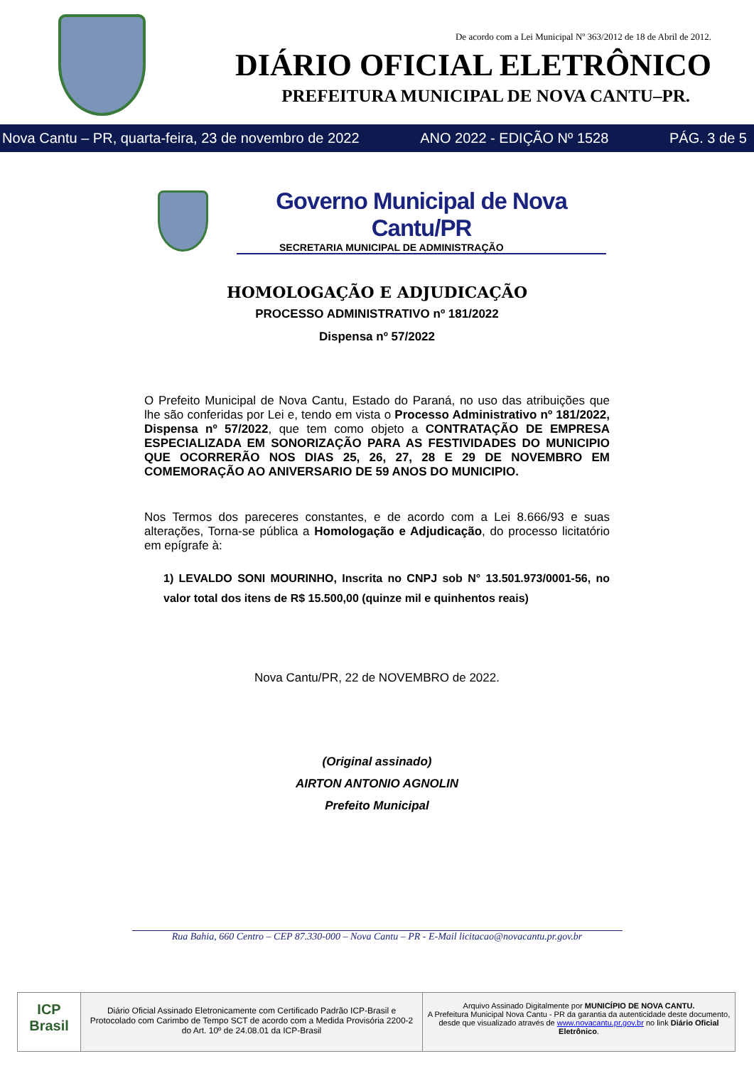De acordo com a Lei Municipal Nº 363/2012 de 18 de Abril de 2012.
DIÁRIO OFICIAL ELETRÔNICO
PREFEITURA MUNICIPAL DE NOVA CANTU–PR.
Nova Cantu – PR, quarta-feira, 23 de novembro de 2022 ANO 2022 - EDIÇÃO Nº 1528 PÁG. 3 de 5
Governo Municipal de Nova Cantu/PR
SECRETARIA MUNICIPAL DE ADMINISTRAÇÃO
HOMOLOGAÇÃO E ADJUDICAÇÃO
PROCESSO ADMINISTRATIVO nº 181/2022
Dispensa nº 57/2022
O Prefeito Municipal de Nova Cantu, Estado do Paraná, no uso das atribuições que lhe são conferidas por Lei e, tendo em vista o Processo Administrativo nº 181/2022, Dispensa nº 57/2022, que tem como objeto a CONTRATAÇÃO DE EMPRESA ESPECIALIZADA EM SONORIZAÇÃO PARA AS FESTIVIDADES DO MUNICIPIO QUE OCORRERÃO NOS DIAS 25, 26, 27, 28 E 29 DE NOVEMBRO EM COMEMORAÇÃO AO ANIVERSARIO DE 59 ANOS DO MUNICIPIO.
Nos Termos dos pareceres constantes, e de acordo com a Lei 8.666/93 e suas alterações, Torna-se pública a Homologação e Adjudicação, do processo licitatório em epígrafe à:
1) LEVALDO SONI MOURINHO, Inscrita no CNPJ sob N° 13.501.973/0001-56, no valor total dos itens de R$ 15.500,00 (quinze mil e quinhentos reais)
Nova Cantu/PR, 22 de NOVEMBRO de 2022.
(Original assinado)
AIRTON ANTONIO AGNOLIN
Prefeito Municipal
Rua Bahia, 660 Centro – CEP 87.330-000 – Nova Cantu – PR - E-Mail licitacao@novacantu.pr.gov.br
ICP
Brasil
Diário Oficial Assinado Eletronicamente com Certificado Padrão ICP-Brasil e Protocolado com Carimbo de Tempo SCT de acordo com a Medida Provisória 2200-2 do Art. 10º de 24.08.01 da ICP-Brasil
Arquivo Assinado Digitalmente por MUNICÍPIO DE NOVA CANTU.
A Prefeitura Municipal Nova Cantu - PR da garantia da autenticidade deste documento, desde que visualizado através de www.novacantu.pr.gov.br no link Diário Oficial Eletrônico.